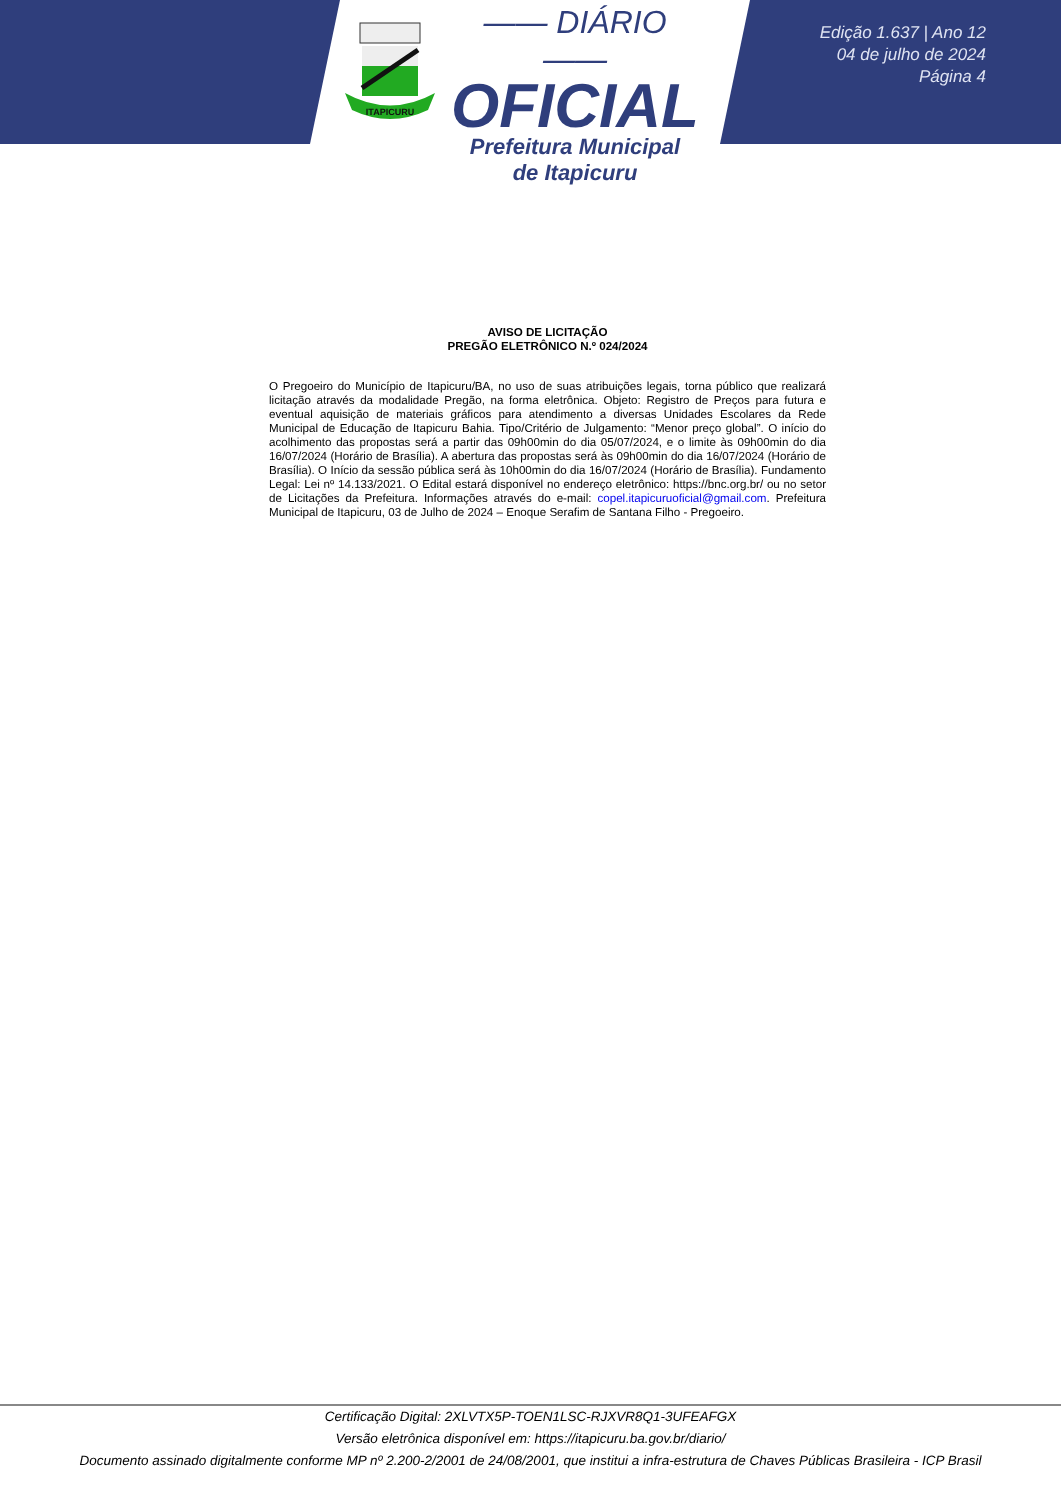ITAPICURU
—— DIÁRIO ——
OFICIAL
Prefeitura Municipal
de Itapicuru
Edição 1.637 | Ano 12
04 de julho de 2024
Página 4
AVISO DE LICITAÇÃO
PREGÃO ELETRÔNICO N.º 024/2024
O Pregoeiro do Município de Itapicuru/BA, no uso de suas atribuições legais, torna público que realizará licitação através da modalidade Pregão, na forma eletrônica. Objeto: Registro de Preços para futura e eventual aquisição de materiais gráficos para atendimento a diversas Unidades Escolares da Rede Municipal de Educação de Itapicuru Bahia. Tipo/Critério de Julgamento: “Menor preço global”. O início do acolhimento das propostas será a partir das 09h00min do dia 05/07/2024, e o limite às 09h00min do dia 16/07/2024 (Horário de Brasília). A abertura das propostas será às 09h00min do dia 16/07/2024 (Horário de Brasília). O Início da sessão pública será às 10h00min do dia 16/07/2024 (Horário de Brasília). Fundamento Legal: Lei nº 14.133/2021. O Edital estará disponível no endereço eletrônico: https://bnc.org.br/ ou no setor de Licitações da Prefeitura. Informações através do e-mail: copel.itapicuruoficial@gmail.com. Prefeitura Municipal de Itapicuru, 03 de Julho de 2024 – Enoque Serafim de Santana Filho - Pregoeiro.
Certificação Digital: 2XLVTX5P-TOEN1LSC-RJXVR8Q1-3UFEAFGX
Versão eletrônica disponível em: https://itapicuru.ba.gov.br/diario/
Documento assinado digitalmente conforme MP nº 2.200-2/2001 de 24/08/2001, que institui a infra-estrutura de Chaves Públicas Brasileira - ICP Brasil